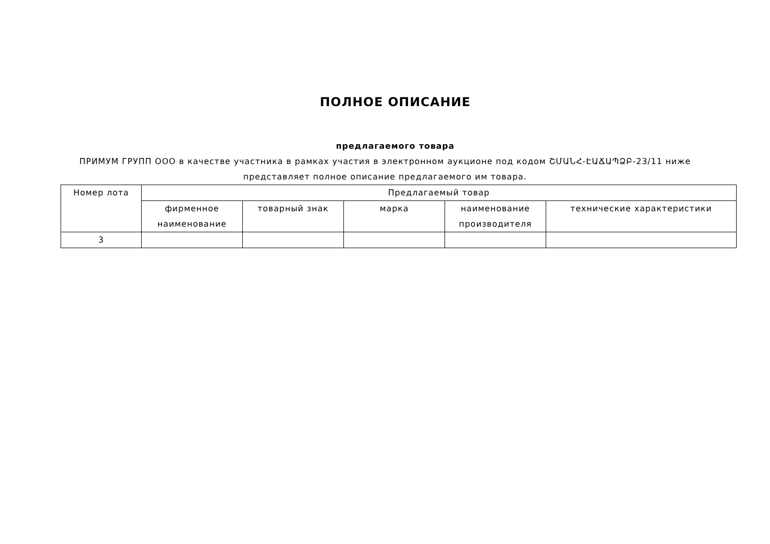ПОЛНОЕ ОПИСАНИЕ
предлагаемого товара
ПРИМУМ ГРУПП ООО в качестве участника в рамках участия в электронном аукционе под кодом ՇՄԱՆՀ-ԷԱՃԱՊՁԲ-23/11 ниже представляет полное описание предлагаемого им товара.
| Номер лота | Предлагаемый товар | | | | |
| --- | --- | --- | --- | --- | --- |
| | фирменное наименование | товарный знак | марка | наименование производителя | технические характеристики |
| 3 | | | | | |